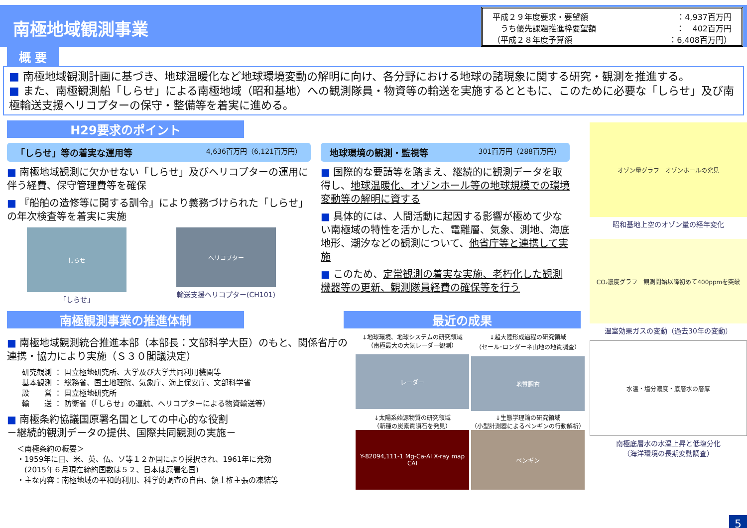南極地域観測事業
平成２９年度要求・要望額 ：4,937百万円
　うち優先課題推進枠要望額 ：　402百万円
（平成２８年度予算額 ：6,408百万円）
概 要
■ 南極地域観測計画に基づき、地球温暖化など地球環境変動の解明に向け、各分野における地球の諸現象に関する研究・観測を推進する。
■ また、南極観測船「しらせ」による南極地域（昭和基地）への観測隊員・物資等の輸送を実施するとともに、このために必要な「しらせ」及び南極輸送支援ヘリコプターの保守・整備等を着実に進める。
H29要求のポイント
「しらせ」等の着実な運用等 4,636百万円（6,121百万円）
■ 南極地域観測に欠かせない「しらせ」及びヘリコプターの運用に伴う経費、保守管理費等を確保
■ 『船舶の造修等に関する訓令』により義務づけられた「しらせ」の年次検査等を着実に実施
しらせ
「しらせ」
ヘリコプター
輸送支援ヘリコプター(CH101)
地球環境の観測・監視等 301百万円（288百万円）
■ 国際的な要請等を踏まえ、継続的に観測データを取得し、地球温暖化、オゾンホール等の地球規模での環境変動等の解明に資する
■ 具体的には、人間活動に起因する影響が極めて少ない南極域の特性を活かした、電離層、気象、測地、海底地形、潮汐などの観測について、他省庁等と連携して実施
■ このため、定常観測の着実な実施、老朽化した観測機器等の更新、観測隊員経費の確保等を行う
南極観測事業の推進体制 最近の成果
■ 南極地域観測統合推進本部（本部長：文部科学大臣）のもと、関係省庁の連携・協力により実施（Ｓ３０閣議決定）
研究観測 ： 国立極地研究所、大学及び大学共同利用機関等
基本観測 ： 総務省、国土地理院、気象庁、海上保安庁、文部科学省
設　　営 ： 国立極地研究所
輸　　送 ： 防衛省（「しらせ」の運航、ヘリコプターによる物資輸送等）
■ 南極条約協議国原署名国としての中心的な役割
－継続的観測データの提供、国際共同観測の実施－
＜南極条約の概要＞
・1959年に日、米、英、仏、ソ等１２か国により採択され、1961年に発効
　(2015年６月現在締約国数は５２、日本は原署名国)
・主な内容：南極地域の平和的利用、科学的調査の自由、領土権主張の凍結等
↓地球環境、地球システムの研究領域
（南極最大の大気レーダー観測）
レーダー
↓超大陸形成過程の研究領域
（セール･ロンダーネ山地の地質調査）
地質調査
↓太陽系始源物質の研究領域
（新種の炭素質隕石を発見）
Y-82094,111-1 Mg-Ca-Al X-ray map CAI
↓生態学理論の研究領域
（小型計測器によるペンギンの行動解析）
ペンギン
オゾン量グラフ　オゾンホールの発見
昭和基地上空のオゾン量の経年変化
CO₂濃度グラフ　観測開始以降初めて400ppmを突破
温室効果ガスの変動（過去30年の変動）
水温・塩分濃度・底層水の層厚
南極底層水の水温上昇と低塩分化
（海洋環境の長期変動調査）
5